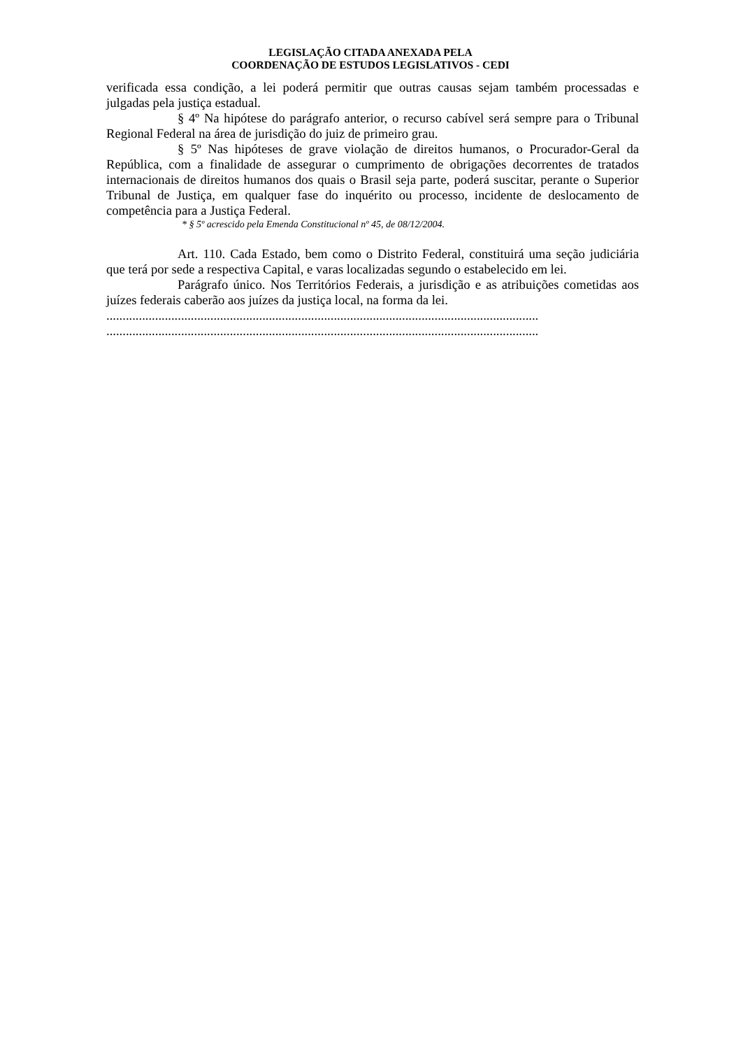LEGISLAÇÃO CITADA ANEXADA PELA
COORDENAÇÃO DE ESTUDOS LEGISLATIVOS - CEDI
verificada essa condição, a lei poderá permitir que outras causas sejam também processadas e julgadas pela justiça estadual.
§ 4º Na hipótese do parágrafo anterior, o recurso cabível será sempre para o Tribunal Regional Federal na área de jurisdição do juiz de primeiro grau.
§ 5º Nas hipóteses de grave violação de direitos humanos, o Procurador-Geral da República, com a finalidade de assegurar o cumprimento de obrigações decorrentes de tratados internacionais de direitos humanos dos quais o Brasil seja parte, poderá suscitar, perante o Superior Tribunal de Justiça, em qualquer fase do inquérito ou processo, incidente de deslocamento de competência para a Justiça Federal.
* § 5º acrescido pela Emenda Constitucional nº 45, de 08/12/2004.
Art. 110. Cada Estado, bem como o Distrito Federal, constituirá uma seção judiciária que terá por sede a respectiva Capital, e varas localizadas segundo o estabelecido em lei.
Parágrafo único. Nos Territórios Federais, a jurisdição e as atribuições cometidas aos juízes federais caberão aos juízes da justiça local, na forma da lei.
.....................................................................................................................................
.....................................................................................................................................